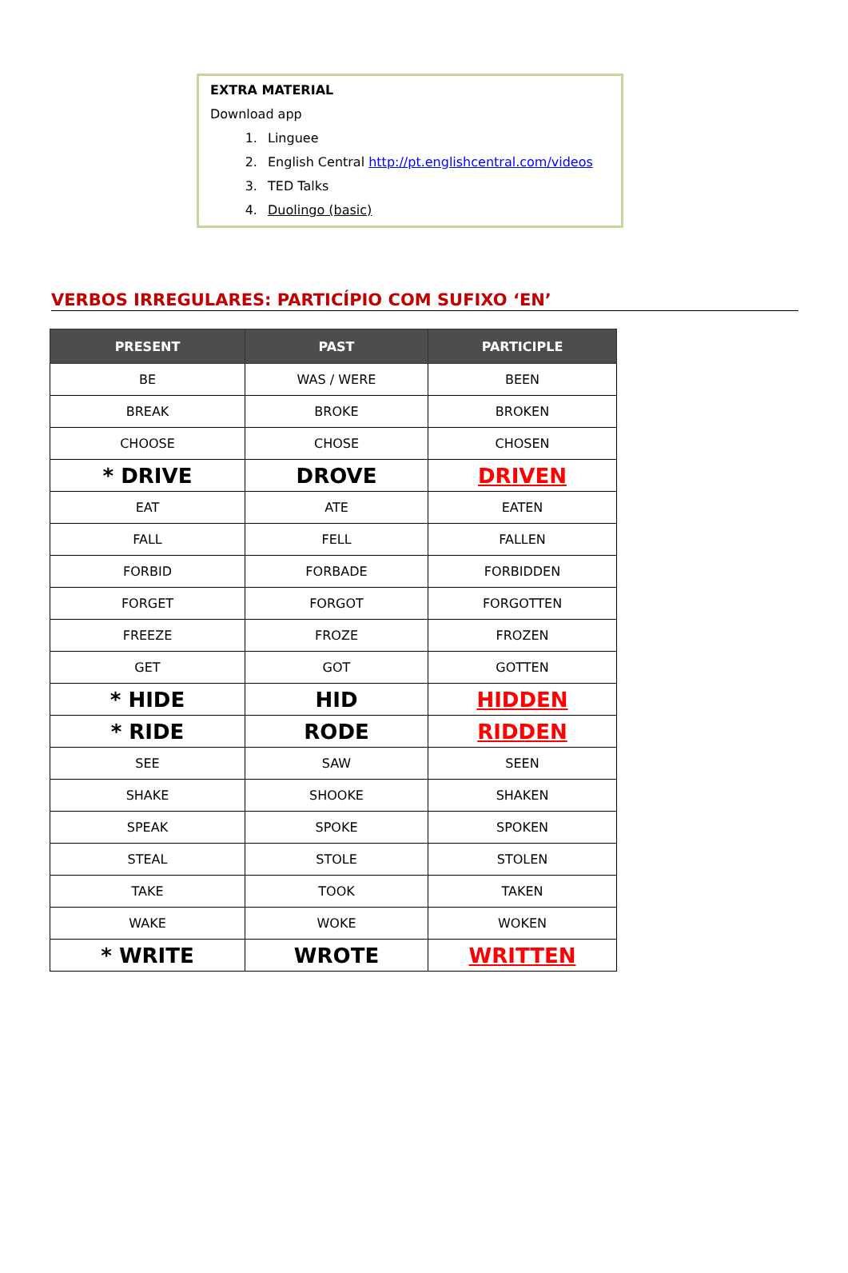EXTRA MATERIAL
Download app
1. Linguee
2. English Central http://pt.englishcentral.com/videos
3. TED Talks
4. Duolingo (basic)
VERBOS IRREGULARES: PARTICÍPIO COM SUFIXO ‘EN’
| PRESENT | PAST | PARTICIPLE |
| --- | --- | --- |
| BE | WAS / WERE | BEEN |
| BREAK | BROKE | BROKEN |
| CHOOSE | CHOSE | CHOSEN |
| * DRIVE | DROVE | DRIVEN |
| EAT | ATE | EATEN |
| FALL | FELL | FALLEN |
| FORBID | FORBADE | FORBIDDEN |
| FORGET | FORGOT | FORGOTTEN |
| FREEZE | FROZE | FROZEN |
| GET | GOT | GOTTEN |
| * HIDE | HID | HIDDEN |
| * RIDE | RODE | RIDDEN |
| SEE | SAW | SEEN |
| SHAKE | SHOOKE | SHAKEN |
| SPEAK | SPOKE | SPOKEN |
| STEAL | STOLE | STOLEN |
| TAKE | TOOK | TAKEN |
| WAKE | WOKE | WOKEN |
| * WRITE | WROTE | WRITTEN |